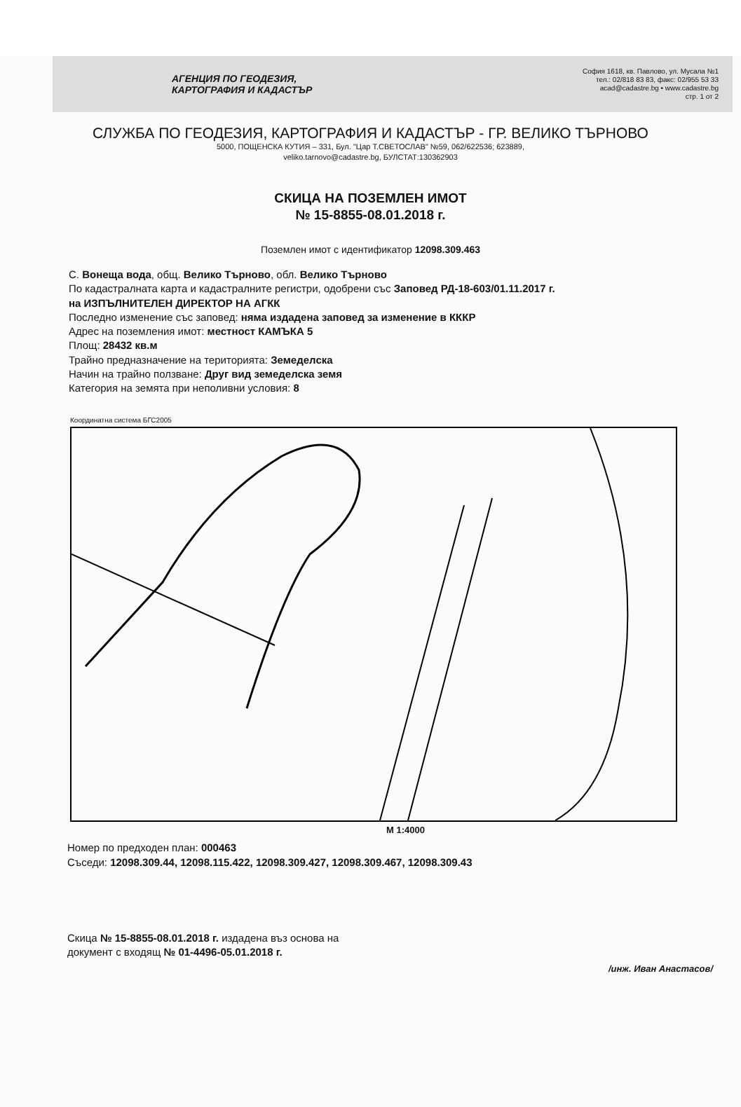АГЕНЦИЯ ПО ГЕОДЕЗИЯ,
КАРТОГРАФИЯ И КАДАСТЪР
София 1618, кв. Павлово, ул. Мусала №1
тел.: 02/818 83 83, факс: 02/955 53 33
acad@cadastre.bg • www.cadastre.bg
стр. 1 от 2
СЛУЖБА ПО ГЕОДЕЗИЯ, КАРТОГРАФИЯ И КАДАСТЪР - ГР. ВЕЛИКО ТЪРНОВО
5000, ПОЩЕНСКА КУТИЯ – 331, Бул. "Цар Т.СВЕТОСЛАВ" №59, 062/622536; 623889,
veliko.tarnovo@cadastre.bg, БУЛСТАТ:130362903
СКИЦА НА ПОЗЕМЛЕН ИМОТ
№ 15-8855-08.01.2018 г.
Поземлен имот с идентификатор 12098.309.463
С. Вонеща вода, общ. Велико Търново, обл. Велико Търново
По кадастралната карта и кадастралните регистри, одобрени със Заповед РД-18-603/01.11.2017 г.
на ИЗПЪЛНИТЕЛЕН ДИРЕКТОР НА АГКК
Последно изменение със заповед: няма издадена заповед за изменение в КККР
Адрес на поземления имот: местност КАМЪКА 5
Площ: 28432 кв.м
Трайно предназначение на територията: Земеделска
Начин на трайно ползване: Друг вид земеделска земя
Категория на земята при неполивни условия: 8
Координатна система БГС2005
М 1:4000
Номер по предходен план: 000463
Съседи: 12098.309.44, 12098.115.422, 12098.309.427, 12098.309.467, 12098.309.43
Скица № 15-8855-08.01.2018 г. издадена въз основа на
документ с входящ № 01-4496-05.01.2018 г.
/инж. Иван Анастасов/